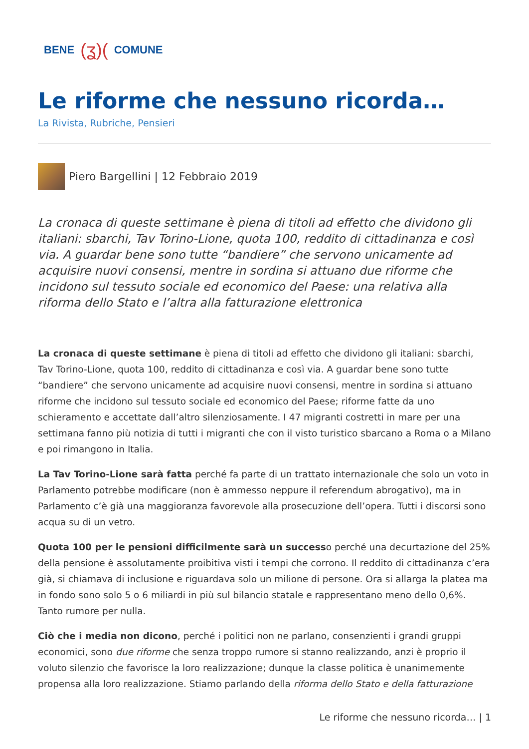BENE (ʓ)( COMUNE
Le riforme che nessuno ricorda…
La Rivista, Rubriche, Pensieri
Piero Bargellini | 12 Febbraio 2019
La cronaca di queste settimane è piena di titoli ad effetto che dividono gli italiani: sbarchi, Tav Torino-Lione, quota 100, reddito di cittadinanza e così via. A guardar bene sono tutte “bandiere” che servono unicamente ad acquisire nuovi consensi, mentre in sordina si attuano due riforme che incidono sul tessuto sociale ed economico del Paese: una relativa alla riforma dello Stato e l’altra alla fatturazione elettronica
La cronaca di queste settimane è piena di titoli ad effetto che dividono gli italiani: sbarchi, Tav Torino-Lione, quota 100, reddito di cittadinanza e così via. A guardar bene sono tutte “bandiere” che servono unicamente ad acquisire nuovi consensi, mentre in sordina si attuano riforme che incidono sul tessuto sociale ed economico del Paese; riforme fatte da uno schieramento e accettate dall’altro silenziosamente. I 47 migranti costretti in mare per una settimana fanno più notizia di tutti i migranti che con il visto turistico sbarcano a Roma o a Milano e poi rimangono in Italia.
La Tav Torino-Lione sarà fatta perché fa parte di un trattato internazionale che solo un voto in Parlamento potrebbe modificare (non è ammesso neppure il referendum abrogativo), ma in Parlamento c’è già una maggioranza favorevole alla prosecuzione dell’opera. Tutti i discorsi sono acqua su di un vetro.
Quota 100 per le pensioni difficilmente sarà un successo perché una decurtazione del 25% della pensione è assolutamente proibitiva visti i tempi che corrono. Il reddito di cittadinanza c’era già, si chiamava di inclusione e riguardava solo un milione di persone. Ora si allarga la platea ma in fondo sono solo 5 o 6 miliardi in più sul bilancio statale e rappresentano meno dello 0,6%. Tanto rumore per nulla.
Ciò che i media non dicono, perché i politici non ne parlano, consenzienti i grandi gruppi economici, sono due riforme che senza troppo rumore si stanno realizzando, anzi è proprio il voluto silenzio che favorisce la loro realizzazione; dunque la classe politica è unanimemente propensa alla loro realizzazione. Stiamo parlando della riforma dello Stato e della fatturazione
Le riforme che nessuno ricorda… | 1